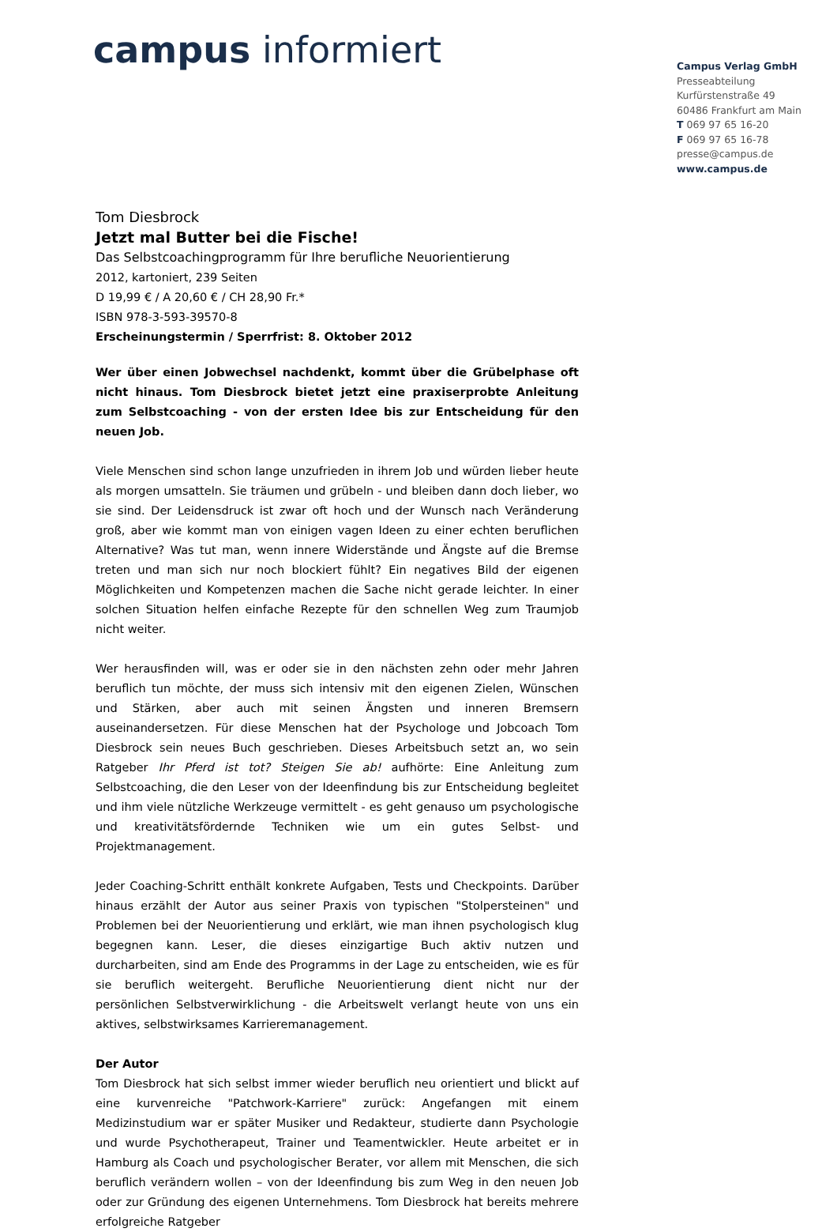campus informiert
Campus Verlag GmbH
Presseabteilung
Kurfürstenstraße 49
60486 Frankfurt am Main
T 069 97 65 16-20
F 069 97 65 16-78
presse@campus.de
www.campus.de
Tom Diesbrock
Jetzt mal Butter bei die Fische!
Das Selbstcoachingprogramm für Ihre berufliche Neuorientierung
2012, kartoniert, 239 Seiten
D 19,99 € / A 20,60 € / CH 28,90 Fr.*
ISBN 978-3-593-39570-8
Erscheinungstermin / Sperrfrist: 8. Oktober 2012
Wer über einen Jobwechsel nachdenkt, kommt über die Grübelphase oft nicht hinaus. Tom Diesbrock bietet jetzt eine praxiserprobte Anleitung zum Selbstcoaching - von der ersten Idee bis zur Entscheidung für den neuen Job.
Viele Menschen sind schon lange unzufrieden in ihrem Job und würden lieber heute als morgen umsatteln. Sie träumen und grübeln - und bleiben dann doch lieber, wo sie sind. Der Leidensdruck ist zwar oft hoch und der Wunsch nach Veränderung groß, aber wie kommt man von einigen vagen Ideen zu einer echten beruflichen Alternative? Was tut man, wenn innere Widerstände und Ängste auf die Bremse treten und man sich nur noch blockiert fühlt? Ein negatives Bild der eigenen Möglichkeiten und Kompetenzen machen die Sache nicht gerade leichter. In einer solchen Situation helfen einfache Rezepte für den schnellen Weg zum Traumjob nicht weiter.
Wer herausfinden will, was er oder sie in den nächsten zehn oder mehr Jahren beruflich tun möchte, der muss sich intensiv mit den eigenen Zielen, Wünschen und Stärken, aber auch mit seinen Ängsten und inneren Bremsern auseinandersetzen. Für diese Menschen hat der Psychologe und Jobcoach Tom Diesbrock sein neues Buch geschrieben. Dieses Arbeitsbuch setzt an, wo sein Ratgeber Ihr Pferd ist tot? Steigen Sie ab! aufhörte: Eine Anleitung zum Selbstcoaching, die den Leser von der Ideenfindung bis zur Entscheidung begleitet und ihm viele nützliche Werkzeuge vermittelt - es geht genauso um psychologische und kreativitätsfördernde Techniken wie um ein gutes Selbst- und Projektmanagement.
Jeder Coaching-Schritt enthält konkrete Aufgaben, Tests und Checkpoints. Darüber hinaus erzählt der Autor aus seiner Praxis von typischen "Stolpersteinen" und Problemen bei der Neuorientierung und erklärt, wie man ihnen psychologisch klug begegnen kann. Leser, die dieses einzigartige Buch aktiv nutzen und durcharbeiten, sind am Ende des Programms in der Lage zu entscheiden, wie es für sie beruflich weitergeht. Berufliche Neuorientierung dient nicht nur der persönlichen Selbstverwirklichung - die Arbeitswelt verlangt heute von uns ein aktives, selbstwirksames Karrieremanagement.
Der Autor
Tom Diesbrock hat sich selbst immer wieder beruflich neu orientiert und blickt auf eine kurvenreiche "Patchwork-Karriere" zurück: Angefangen mit einem Medizinstudium war er später Musiker und Redakteur, studierte dann Psychologie und wurde Psychotherapeut, Trainer und Teamentwickler. Heute arbeitet er in Hamburg als Coach und psychologischer Berater, vor allem mit Menschen, die sich beruflich verändern wollen – von der Ideenfindung bis zum Weg in den neuen Job oder zur Gründung des eigenen Unternehmens. Tom Diesbrock hat bereits mehrere erfolgreiche Ratgeber